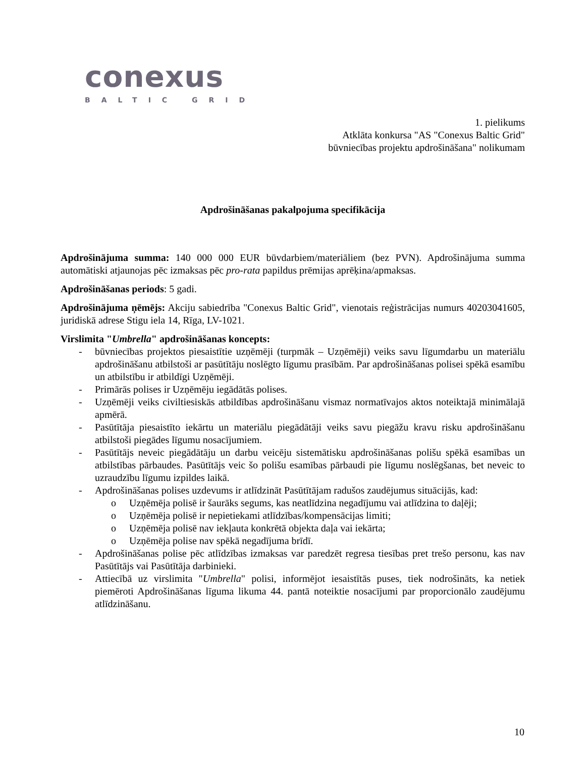conexus
BALTIC GRID
1. pielikums
Atklāta konkursa "AS "Conexus Baltic Grid"
būvniecības projektu apdrošināšana" nolikumam
Apdrošināšanas pakalpojuma specifikācija
Apdrošinājuma summa: 140 000 000 EUR būvdarbiem/materiāliem (bez PVN). Apdrošinājuma summa automātiski atjaunojas pēc izmaksas pēc pro-rata papildus prēmijas aprēķina/apmaksas.
Apdrošināšanas periods: 5 gadi.
Apdrošinājuma ņēmējs: Akciju sabiedrība "Conexus Baltic Grid", vienotais reģistrācijas numurs 40203041605, juridiskā adrese Stigu iela 14, Rīga, LV-1021.
Virslimita "Umbrella" apdrošināšanas koncepts:
- būvniecības projektos piesaistītie uzņēmēji (turpmāk – Uzņēmēji) veiks savu līgumdarbu un materiālu apdrošināšanu atbilstoši ar pasūtītāju noslēgto līgumu prasībām. Par apdrošināšanas polisei spēkā esamību un atbilstību ir atbildīgi Uzņēmēji.
- Primārās polises ir Uzņēmēju iegādātās polises.
- Uzņēmēji veiks civiltiesiskās atbildības apdrošināšanu vismaz normatīvajos aktos noteiktajā minimālajā apmērā.
- Pasūtītāja piesaistīto iekārtu un materiālu piegādātāji veiks savu piegāžu kravu risku apdrošināšanu atbilstoši piegādes līgumu nosacījumiem.
- Pasūtītājs neveic piegādātāju un darbu veicēju sistemātisku apdrošināšanas polišu spēkā esamības un atbilstības pārbaudes. Pasūtītājs veic šo polišu esamības pārbaudi pie līgumu noslēgšanas, bet neveic to uzraudzību līgumu izpildes laikā.
- Apdrošināšanas polises uzdevums ir atlīdzināt Pasūtītājam radušos zaudējumus situācijās, kad:
o Uzņēmēja polisē ir šaurāks segums, kas neatlīdzina negadījumu vai atlīdzina to daļēji;
o Uzņēmēja polisē ir nepietiekami atlīdzības/kompensācijas limiti;
o Uzņēmēja polisē nav iekļauta konkrētā objekta daļa vai iekārta;
o Uzņēmēja polise nav spēkā negadījuma brīdī.
- Apdrošināšanas polise pēc atlīdzības izmaksas var paredzēt regresa tiesības pret trešo personu, kas nav Pasūtītājs vai Pasūtītāja darbinieki.
- Attiecībā uz virslimita "Umbrella" polisi, informējot iesaistītās puses, tiek nodrošināts, ka netiek piemēroti Apdrošināšanas līguma likuma 44. pantā noteiktie nosacījumi par proporcionālo zaudējumu atlīdzināšanu.
10